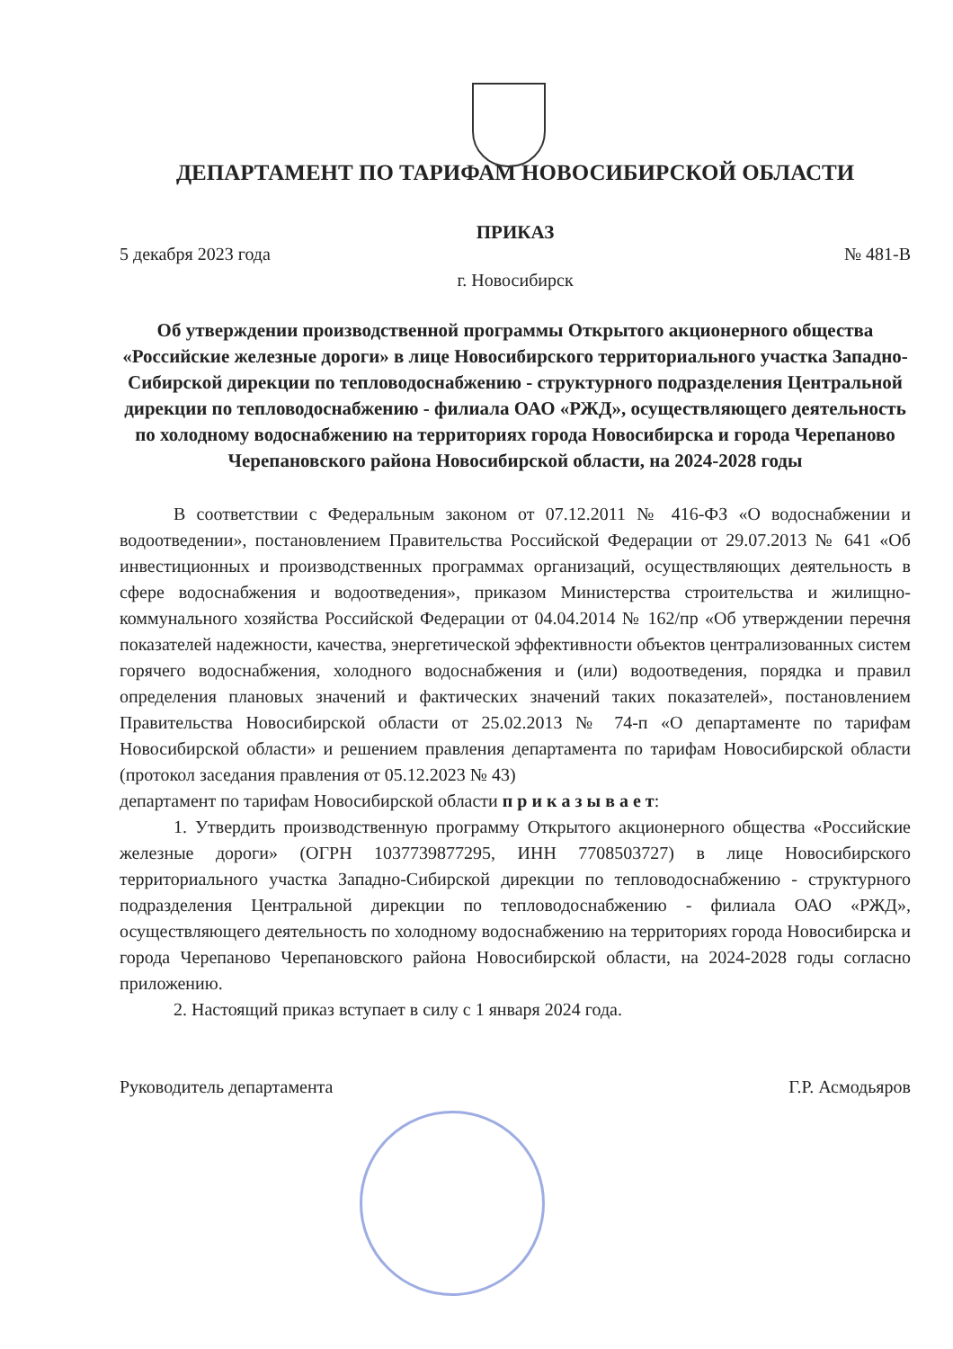ДЕПАРТАМЕНТ ПО ТАРИФАМ НОВОСИБИРСКОЙ ОБЛАСТИ
ПРИКАЗ
5 декабря 2023 года № 481-В
г. Новосибирск
Об утверждении производственной программы Открытого акционерного общества «Российские железные дороги» в лице Новосибирского территориального участка Западно-Сибирской дирекции по тепловодоснабжению - структурного подразделения Центральной дирекции по тепловодоснабжению - филиала ОАО «РЖД», осуществляющего деятельность по холодному водоснабжению на территориях города Новосибирска и города Черепаново Черепановского района Новосибирской области, на 2024-2028 годы
В соответствии с Федеральным законом от 07.12.2011 № 416-ФЗ «О водоснабжении и водоотведении», постановлением Правительства Российской Федерации от 29.07.2013 № 641 «Об инвестиционных и производственных программах организаций, осуществляющих деятельность в сфере водоснабжения и водоотведения», приказом Министерства строительства и жилищно-коммунального хозяйства Российской Федерации от 04.04.2014 № 162/пр «Об утверждении перечня показателей надежности, качества, энергетической эффективности объектов централизованных систем горячего водоснабжения, холодного водоснабжения и (или) водоотведения, порядка и правил определения плановых значений и фактических значений таких показателей», постановлением Правительства Новосибирской области от 25.02.2013 № 74-п «О департаменте по тарифам Новосибирской области» и решением правления департамента по тарифам Новосибирской области (протокол заседания правления от 05.12.2023 № 43)
департамент по тарифам Новосибирской области п р и к а з ы в а е т:
1. Утвердить производственную программу Открытого акционерного общества «Российские железные дороги» (ОГРН 1037739877295, ИНН 7708503727) в лице Новосибирского территориального участка Западно-Сибирской дирекции по тепловодоснабжению - структурного подразделения Центральной дирекции по тепловодоснабжению - филиала ОАО «РЖД», осуществляющего деятельность по холодному водоснабжению на территориях города Новосибирска и города Черепаново Черепановского района Новосибирской области, на 2024-2028 годы согласно приложению.
2. Настоящий приказ вступает в силу с 1 января 2024 года.
Руководитель департамента Г.Р. Асмодьяров